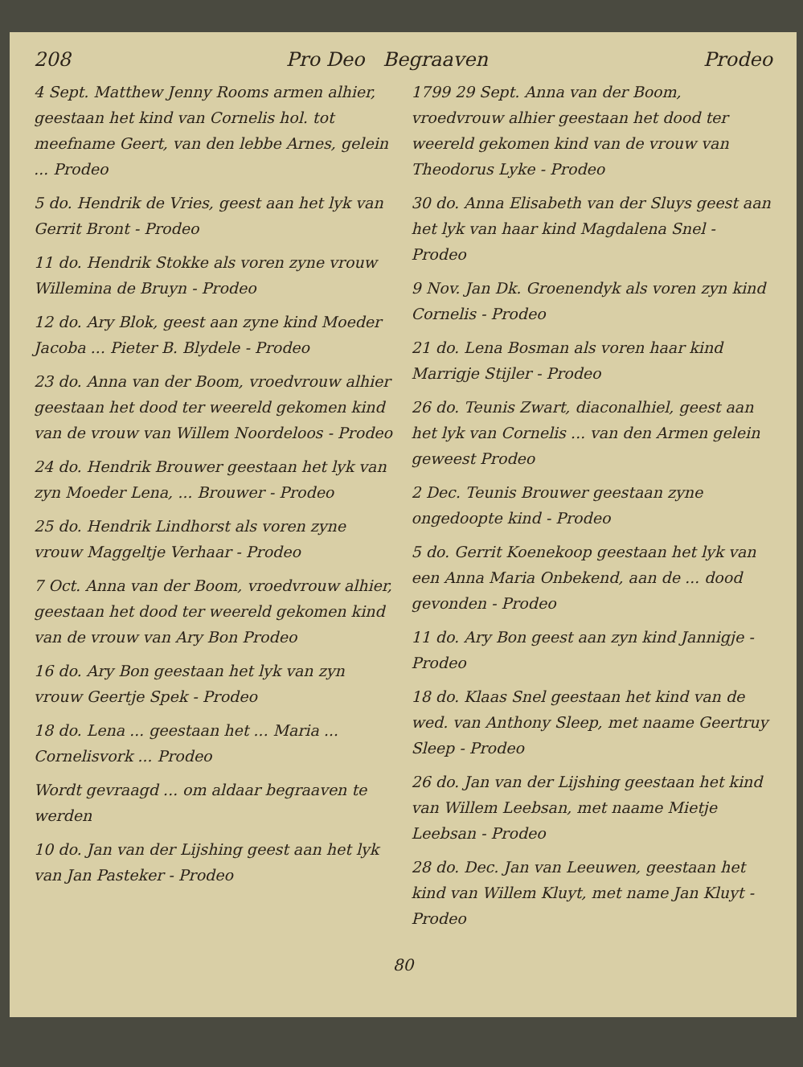208 Pro Deo Begraaven Prodeo
4 Sept. Matthew Jenny Rooms armen alhier, geestaan het kind van Cornelis hol. tot meefname Geert, van den lebbe Arnes, gelein ... Prodeo
5 do. Hendrik de Vries, geest aan het lyk van Gerrit Bront - Prodeo
11 do. Hendrik Stokke als voren zyne vrouw Willemina de Bruyn - Prodeo
12 do. Ary Blok, geest aan zyne kind Moeder Jacoba ... Pieter B. Blydele - Prodeo
23 do. Anna van der Boom, vroedvrouw alhier geestaan het dood ter weereld gekomen kind van de vrouw van Willem Noordeloos - Prodeo
24 do. Hendrik Brouwer geestaan het lyk van zyn Moeder Lena, ... Brouwer - Prodeo
25 do. Hendrik Lindhorst als voren zyne vrouw Maggeltje Verhaar - Prodeo
7 Oct. Anna van der Boom, vroedvrouw alhier, geestaan het dood ter weereld gekomen kind van de vrouw van Ary Bon Prodeo
16 do. Ary Bon geestaan het lyk van zyn vrouw Geertje Spek - Prodeo
18 do. Lena ... geestaan het ... Maria ... Cornelisvork ... Prodeo
Wordt gevraagd ... om aldaar begraaven te werden
10 do. Jan van der Lijshing geest aan het lyk van Jan Pasteker - Prodeo
1799 29 Sept. Anna van der Boom, vroedvrouw alhier geestaan het dood ter weereld gekomen kind van de vrouw van Theodorus Lyke - Prodeo
30 do. Anna Elisabeth van der Sluys geest aan het lyk van haar kind Magdalena Snel - Prodeo
9 Nov. Jan Dk. Groenendyk als voren zyn kind Cornelis - Prodeo
21 do. Lena Bosman als voren haar kind Marrigje Stijler - Prodeo
26 do. Teunis Zwart, diaconalhiel, geest aan het lyk van Cornelis ... van den Armen gelein geweest Prodeo
2 Dec. Teunis Brouwer geestaan zyne ongedoopte kind - Prodeo
5 do. Gerrit Koenekoop geestaan het lyk van een Anna Maria Onbekend, aan de ... dood gevonden - Prodeo
11 do. Ary Bon geest aan zyn kind Jannigje - Prodeo
18 do. Klaas Snel geestaan het kind van de wed. van Anthony Sleep, met naame Geertruy Sleep - Prodeo
26 do. Jan van der Lijshing geestaan het kind van Willem Leebsan, met naame Mietje Leebsan - Prodeo
28 do. Dec. Jan van Leeuwen, geestaan het kind van Willem Kluyt, met name Jan Kluyt - Prodeo
80